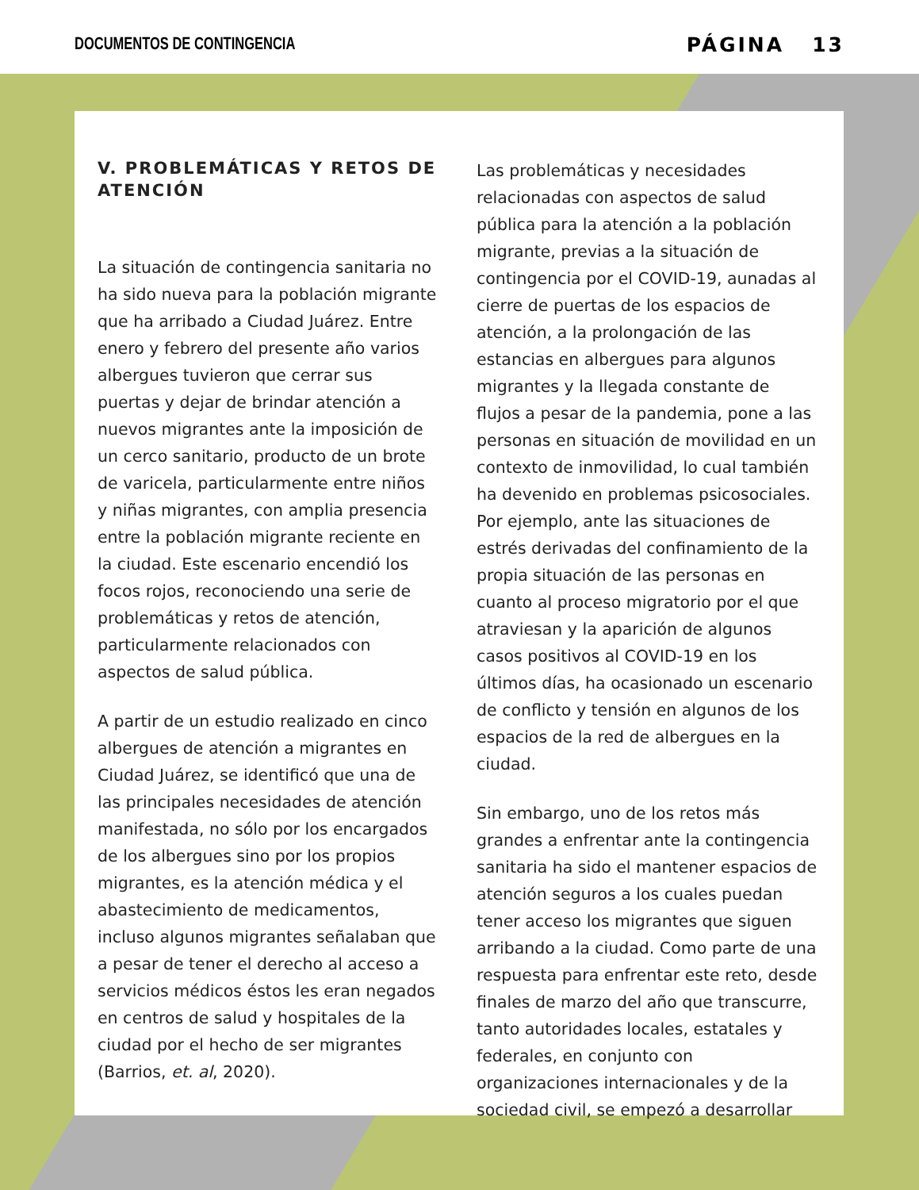DOCUMENTOS DE CONTINGENCIA PÁGINA 13
V. PROBLEMÁTICAS Y RETOS DE ATENCIÓN
La situación de contingencia sanitaria no ha sido nueva para la población migrante que ha arribado a Ciudad Juárez. Entre enero y febrero del presente año varios albergues tuvieron que cerrar sus puertas y dejar de brindar atención a nuevos migrantes ante la imposición de un cerco sanitario, producto de un brote de varicela, particularmente entre niños y niñas migrantes, con amplia presencia entre la población migrante reciente en la ciudad. Este escenario encendió los focos rojos, reconociendo una serie de problemáticas y retos de atención, particularmente relacionados con aspectos de salud pública.
A partir de un estudio realizado en cinco albergues de atención a migrantes en Ciudad Juárez, se identificó que una de las principales necesidades de atención manifestada, no sólo por los encargados de los albergues sino por los propios migrantes, es la atención médica y el abastecimiento de medicamentos, incluso algunos migrantes señalaban que a pesar de tener el derecho al acceso a servicios médicos éstos les eran negados en centros de salud y hospitales de la ciudad por el hecho de ser migrantes (Barrios, et. al, 2020).
Las problemáticas y necesidades relacionadas con aspectos de salud pública para la atención a la población migrante, previas a la situación de contingencia por el COVID-19, aunadas al cierre de puertas de los espacios de atención, a la prolongación de las estancias en albergues para algunos migrantes y la llegada constante de flujos a pesar de la pandemia, pone a las personas en situación de movilidad en un contexto de inmovilidad, lo cual también ha devenido en problemas psicosociales. Por ejemplo, ante las situaciones de estrés derivadas del confinamiento de la propia situación de las personas en cuanto al proceso migratorio por el que atraviesan y la aparición de algunos casos positivos al COVID-19 en los últimos días, ha ocasionado un escenario de conflicto y tensión en algunos de los espacios de la red de albergues en la ciudad.
Sin embargo, uno de los retos más grandes a enfrentar ante la contingencia sanitaria ha sido el mantener espacios de atención seguros a los cuales puedan tener acceso los migrantes que siguen arribando a la ciudad. Como parte de una respuesta para enfrentar este reto, desde finales de marzo del año que transcurre, tanto autoridades locales, estatales y federales, en conjunto con organizaciones internacionales y de la sociedad civil, se empezó a desarrollar